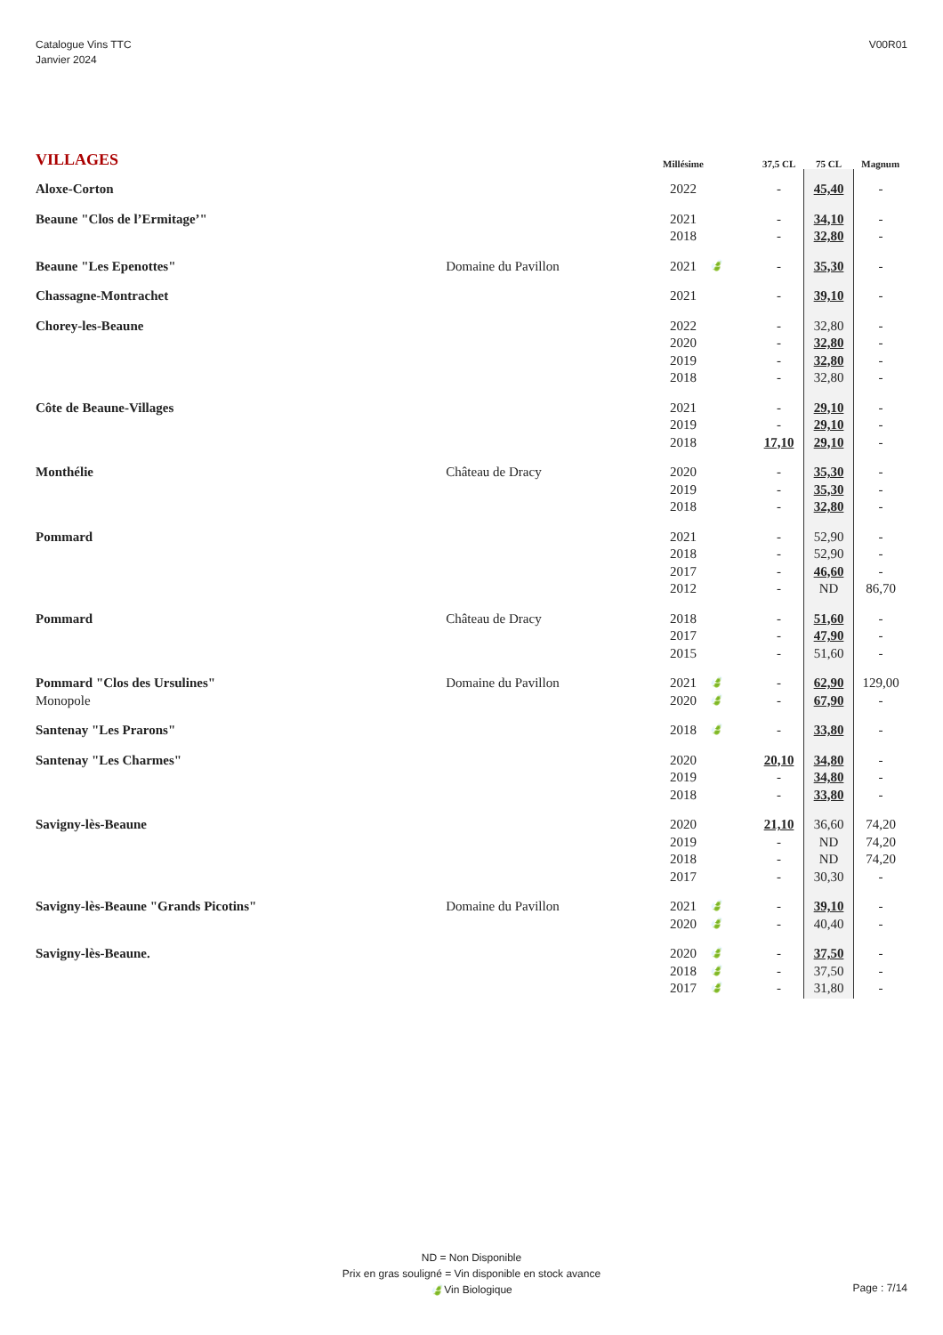Catalogue Vins TTC
Janvier 2024
V00R01
| VILLAGES | | Millésime | | 37,5 CL | 75 CL | Magnum |
| --- | --- | --- | --- | --- | --- | --- |
| Aloxe-Corton | | 2022 | | - | 45,40 | - |
| Beaune "Clos de l’Ermitage’" | | 2021 | | - | 34,10 | - |
| | | 2018 | | - | 32,80 | - |
| Beaune "Les Epenottes" | Domaine du Pavillon | 2021 | 🍃 | - | 35,30 | - |
| Chassagne-Montrachet | | 2021 | | - | 39,10 | - |
| Chorey-les-Beaune | | 2022 | | - | 32,80 | - |
| | | 2020 | | - | 32,80 | - |
| | | 2019 | | - | 32,80 | - |
| | | 2018 | | - | 32,80 | - |
| Côte de Beaune-Villages | | 2021 | | - | 29,10 | - |
| | | 2019 | | - | 29,10 | - |
| | | 2018 | | 17,10 | 29,10 | - |
| Monthélie | Château de Dracy | 2020 | | - | 35,30 | - |
| | | 2019 | | - | 35,30 | - |
| | | 2018 | | - | 32,80 | - |
| Pommard | | 2021 | | - | 52,90 | - |
| | | 2018 | | - | 52,90 | - |
| | | 2017 | | - | 46,60 | - |
| | | 2012 | | - | ND | 86,70 |
| Pommard | Château de Dracy | 2018 | | - | 51,60 | - |
| | | 2017 | | - | 47,90 | - |
| | | 2015 | | - | 51,60 | - |
| Pommard "Clos des Ursulines" | Domaine du Pavillon | 2021 | 🍃 | - | 62,90 | 129,00 |
| Monopole | | 2020 | 🍃 | - | 67,90 | - |
| Santenay "Les Prarons" | | 2018 | 🍃 | - | 33,80 | - |
| Santenay "Les Charmes" | | 2020 | | 20,10 | 34,80 | - |
| | | 2019 | | - | 34,80 | - |
| | | 2018 | | - | 33,80 | - |
| Savigny-lès-Beaune | | 2020 | | 21,10 | 36,60 | 74,20 |
| | | 2019 | | - | ND | 74,20 |
| | | 2018 | | - | ND | 74,20 |
| | | 2017 | | - | 30,30 | - |
| Savigny-lès-Beaune "Grands Picotins" | Domaine du Pavillon | 2021 | 🍃 | - | 39,10 | - |
| | | 2020 | 🍃 | - | 40,40 | - |
| Savigny-lès-Beaune. | | 2020 | 🍃 | - | 37,50 | - |
| | | 2018 | 🍃 | - | 37,50 | - |
| | | 2017 | 🍃 | - | 31,80 | - |
ND = Non Disponible
Prix en gras souligné = Vin disponible en stock avance
🍃Vin Biologique
Page : 7/14